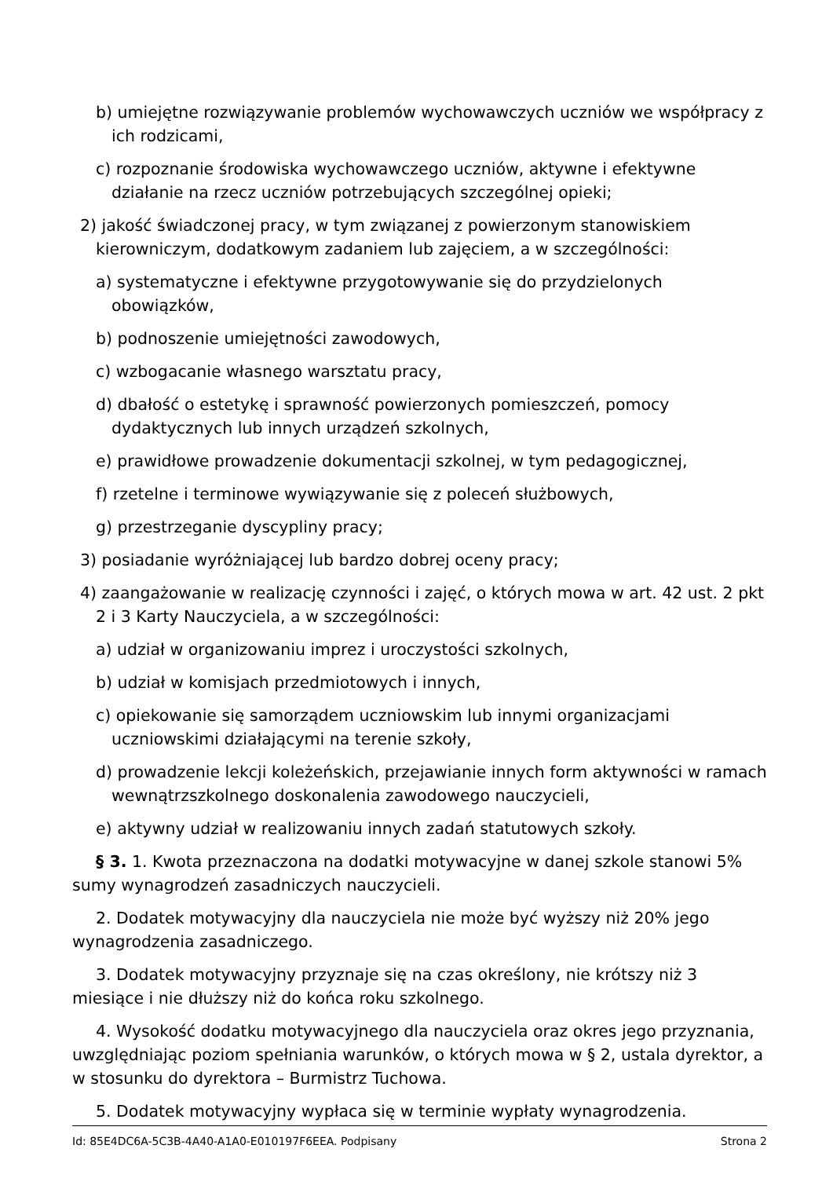b) umiejętne rozwiązywanie problemów wychowawczych uczniów we współpracy z ich rodzicami,
c) rozpoznanie środowiska wychowawczego uczniów, aktywne i efektywne działanie na rzecz uczniów potrzebujących szczególnej opieki;
2) jakość świadczonej pracy, w tym związanej z powierzonym stanowiskiem kierowniczym, dodatkowym zadaniem lub zajęciem, a w szczególności:
a) systematyczne i efektywne przygotowywanie się do przydzielonych obowiązków,
b) podnoszenie umiejętności zawodowych,
c) wzbogacanie własnego warsztatu pracy,
d) dbałość o estetykę i sprawność powierzonych pomieszczeń, pomocy dydaktycznych lub innych urządzeń szkolnych,
e) prawidłowe prowadzenie dokumentacji szkolnej, w tym pedagogicznej,
f) rzetelne i terminowe wywiązywanie się z poleceń służbowych,
g) przestrzeganie dyscypliny pracy;
3) posiadanie wyróżniającej lub bardzo dobrej oceny pracy;
4) zaangażowanie w realizację czynności i zajęć, o których mowa w art. 42 ust. 2 pkt 2 i 3 Karty Nauczyciela, a w szczególności:
a) udział w organizowaniu imprez i uroczystości szkolnych,
b) udział w komisjach przedmiotowych i innych,
c) opiekowanie się samorządem uczniowskim lub innymi organizacjami uczniowskimi działającymi na terenie szkoły,
d) prowadzenie lekcji koleżeńskich, przejawianie innych form aktywności w ramach wewnątrzszkolnego doskonalenia zawodowego nauczycieli,
e) aktywny udział w realizowaniu innych zadań statutowych szkoły.
§ 3. 1. Kwota przeznaczona na dodatki motywacyjne w danej szkole stanowi 5% sumy wynagrodzeń zasadniczych nauczycieli.
2. Dodatek motywacyjny dla nauczyciela nie może być wyższy niż 20% jego wynagrodzenia zasadniczego.
3. Dodatek motywacyjny przyznaje się na czas określony, nie krótszy niż 3 miesiące i nie dłuższy niż do końca roku szkolnego.
4. Wysokość dodatku motywacyjnego dla nauczyciela oraz okres jego przyznania, uwzględniając poziom spełniania warunków, o których mowa w § 2, ustala dyrektor, a w stosunku do dyrektora – Burmistrz Tuchowa.
5. Dodatek motywacyjny wypłaca się w terminie wypłaty wynagrodzenia.
Id: 85E4DC6A-5C3B-4A40-A1A0-E010197F6EEA. Podpisany Strona 2